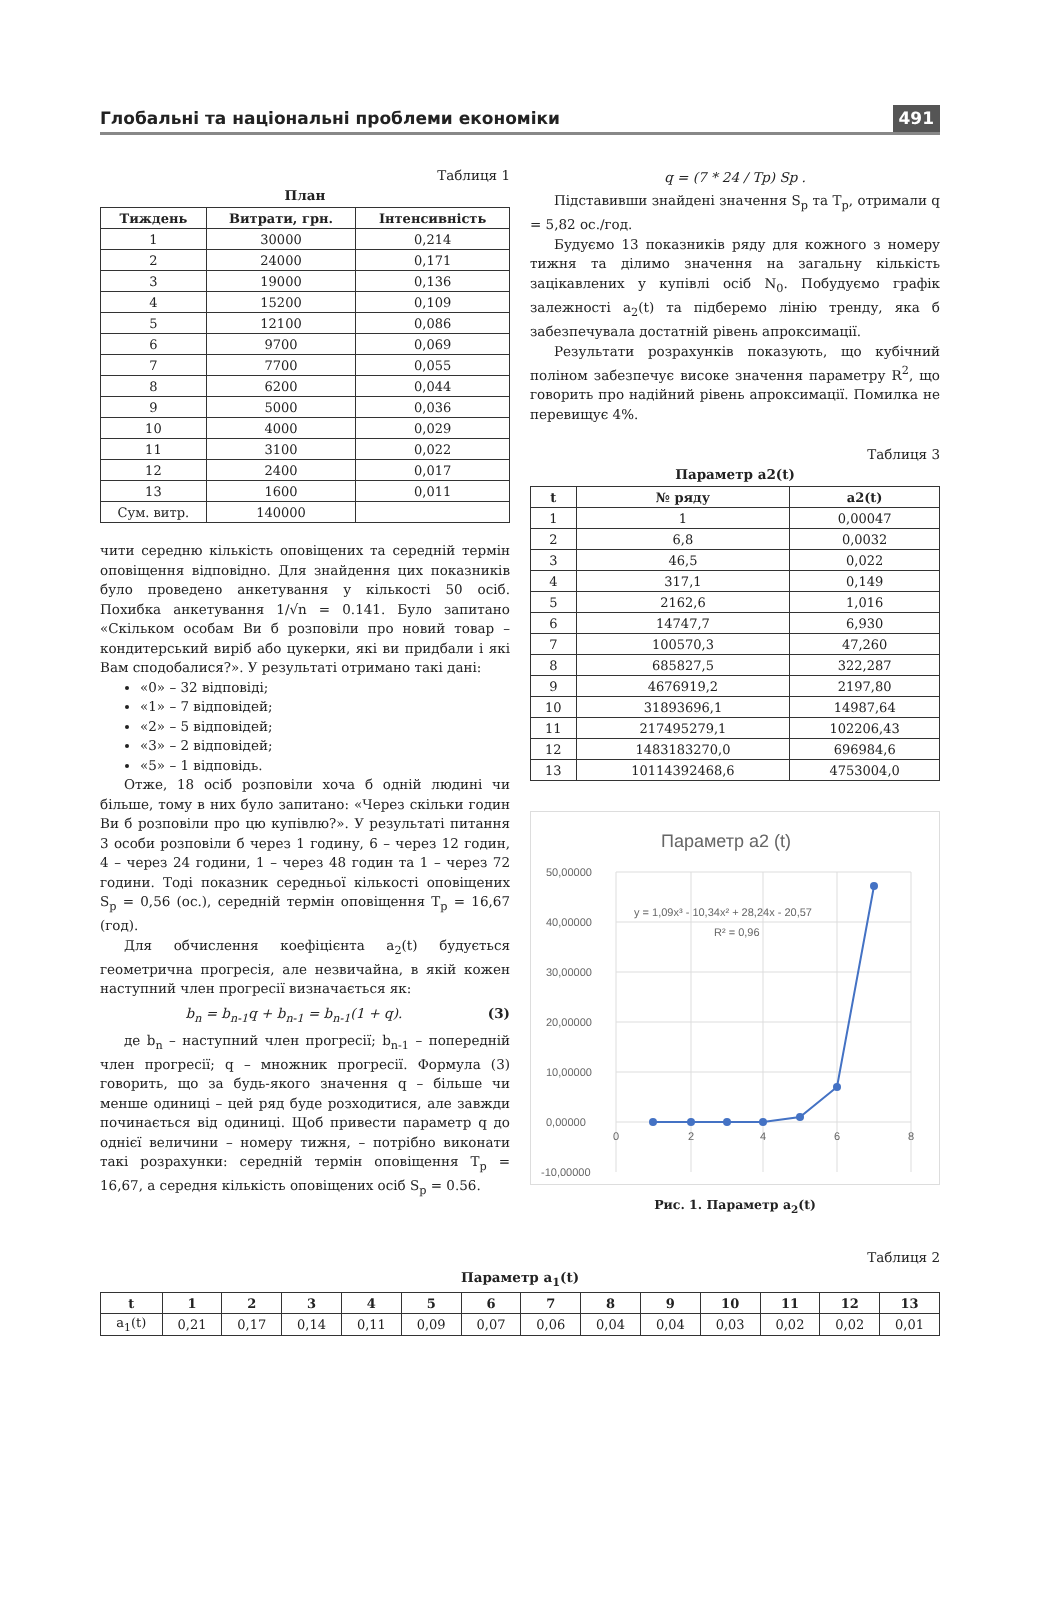Глобальні та національні проблеми економіки 491
Таблиця 1
План
| Тиждень | Витрати, грн. | Інтенсивність |
| --- | --- | --- |
| 1 | 30000 | 0,214 |
| 2 | 24000 | 0,171 |
| 3 | 19000 | 0,136 |
| 4 | 15200 | 0,109 |
| 5 | 12100 | 0,086 |
| 6 | 9700 | 0,069 |
| 7 | 7700 | 0,055 |
| 8 | 6200 | 0,044 |
| 9 | 5000 | 0,036 |
| 10 | 4000 | 0,029 |
| 11 | 3100 | 0,022 |
| 12 | 2400 | 0,017 |
| 13 | 1600 | 0,011 |
| Сум. витр. | 140000 | |
чити середню кількість оповіщених та середній термін оповіщення відповідно. Для знайдення цих показників було проведено анкетування у кількості 50 осіб. Похибка анкетування 1/√n = 0.141. Було запитано «Скільком особам Ви б розповіли про новий товар – кондитерський виріб або цукерки, які ви придбали і які Вам сподобалися?». У результаті отримано такі дані:
«0» – 32 відповіді;
«1» – 7 відповідей;
«2» – 5 відповідей;
«3» – 2 відповідей;
«5» – 1 відповідь.
Отже, 18 осіб розповіли хоча б одній людині чи більше, тому в них було запитано: «Через скільки годин Ви б розповіли про цю купівлю?». У результаті питання 3 особи розповіли б через 1 годину, 6 – через 12 годин, 4 – через 24 години, 1 – через 48 годин та 1 – через 72 години. Тоді показник середньої кількості оповіщених S<sub>p</sub> = 0,56 (ос.), середній термін оповіщення T<sub>p</sub> = 16,67 (год).
Для обчислення коефіцієнта a<sub>2</sub>(t) будується геометрична прогресія, але незвичайна, в якій кожен наступний член прогресії визначається як:
b<sub>n</sub> = b<sub>n-1</sub>q + b<sub>n-1</sub> = b<sub>n-1</sub>(1 + q). (3)
де b<sub>n</sub> – наступний член прогресії; b<sub>n-1</sub> – попередній член прогресії; q – множник прогресії. Формула (3) говорить, що за будь-якого значення q – більше чи менше одиниці – цей ряд буде розходитися, але завжди починається від одиниці. Щоб привести параметр q до однієї величини – номеру тижня, – потрібно виконати такі розрахунки: середній термін оповіщення T<sub>p</sub> = 16,67, а середня кількість оповіщених осіб S<sub>p</sub> = 0.56.
q = (7 * 24 / Tp) Sp .
Підставивши знайдені значення S<sub>p</sub> та T<sub>p</sub>, отримали q = 5,82 ос./год.
Будуємо 13 показників ряду для кожного з номеру тижня та ділимо значення на загальну кількість зацікавлених у купівлі осіб N<sub>0</sub>. Побудуємо графік залежності a<sub>2</sub>(t) та підберемо лінію тренду, яка б забезпечувала достатній рівень апроксимації.
Результати розрахунків показують, що кубічний поліном забезпечує високе значення параметру R<sup>2</sup>, що говорить про надійний рівень апроксимації. Помилка не перевищує 4%.
Таблиця 3
Параметр a2(t)
| t | № ряду | a2(t) |
| --- | --- | --- |
| 1 | 1 | 0,00047 |
| 2 | 6,8 | 0,0032 |
| 3 | 46,5 | 0,022 |
| 4 | 317,1 | 0,149 |
| 5 | 2162,6 | 1,016 |
| 6 | 14747,7 | 6,930 |
| 7 | 100570,3 | 47,260 |
| 8 | 685827,5 | 322,287 |
| 9 | 4676919,2 | 2197,80 |
| 10 | 31893696,1 | 14987,64 |
| 11 | 217495279,1 | 102206,43 |
| 12 | 1483183270,0 | 696984,6 |
| 13 | 10114392468,6 | 4753004,0 |
Параметр a2 (t)
50,00000
40,00000
30,00000
20,00000
10,00000
0,00000
-10,00000
0
2
4
6
8
y = 1,09x³ - 10,34x² + 28,24x - 20,57
R² = 0,96
Рис. 1. Параметр a<sub>2</sub>(t)
Таблиця 2
Параметр a<sub>1</sub>(t)
| t | 1 | 2 | 3 | 4 | 5 | 6 | 7 | 8 | 9 | 10 | 11 | 12 | 13 |
| --- | --- | --- | --- | --- | --- | --- | --- | --- | --- | --- | --- | --- | --- |
| a<sub>1</sub>(t) | 0,21 | 0,17 | 0,14 | 0,11 | 0,09 | 0,07 | 0,06 | 0,04 | 0,04 | 0,03 | 0,02 | 0,02 | 0,01 |